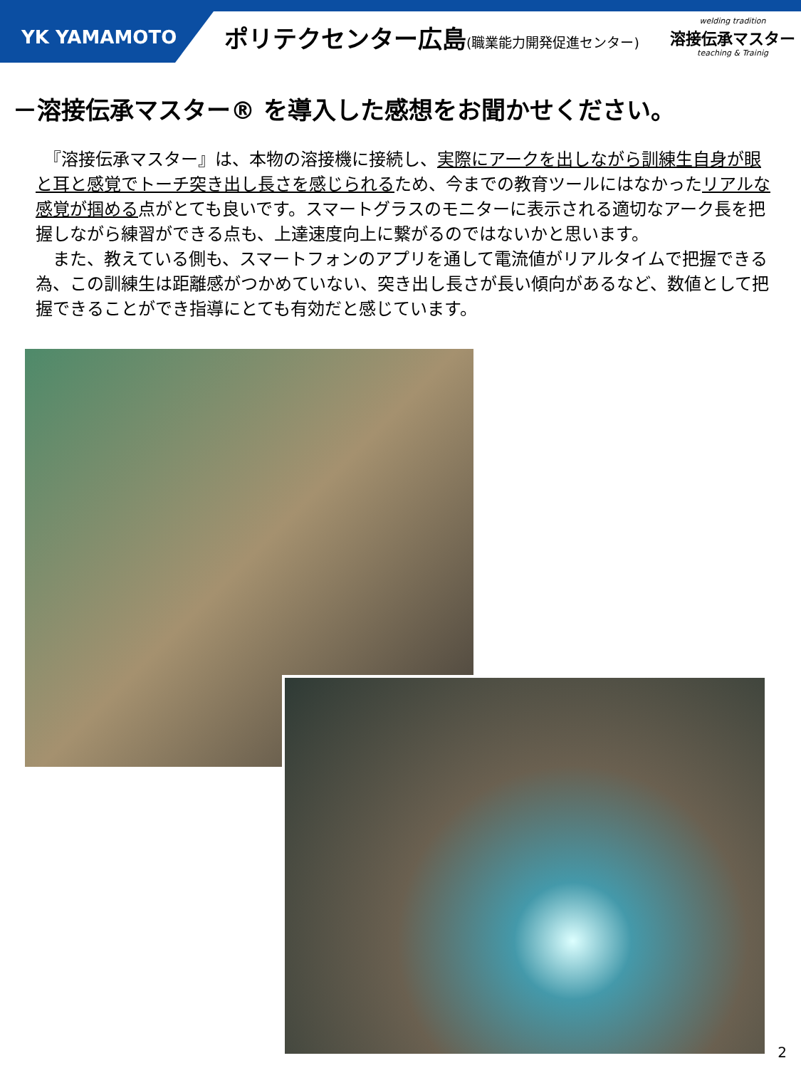YK YAMAMOTO
ポリテクセンター広島(職業能力開発促進センター)
welding tradition
溶接伝承マスター
teaching & Trainig
－溶接伝承マスター® を導入した感想をお聞かせください。
　『溶接伝承マスター』は、本物の溶接機に接続し、実際にアークを出しながら訓練生自身が眼と耳と感覚でトーチ突き出し長さを感じられるため、今までの教育ツールにはなかったリアルな感覚が掴める点がとても良いです。スマートグラスのモニターに表示される適切なアーク長を把握しながら練習ができる点も、上達速度向上に繋がるのではないかと思います。
　また、教えている側も、スマートフォンのアプリを通して電流値がリアルタイムで把握できる為、この訓練生は距離感がつかめていない、突き出し長さが長い傾向があるなど、数値として把握できることができ指導にとても有効だと感じています。
2